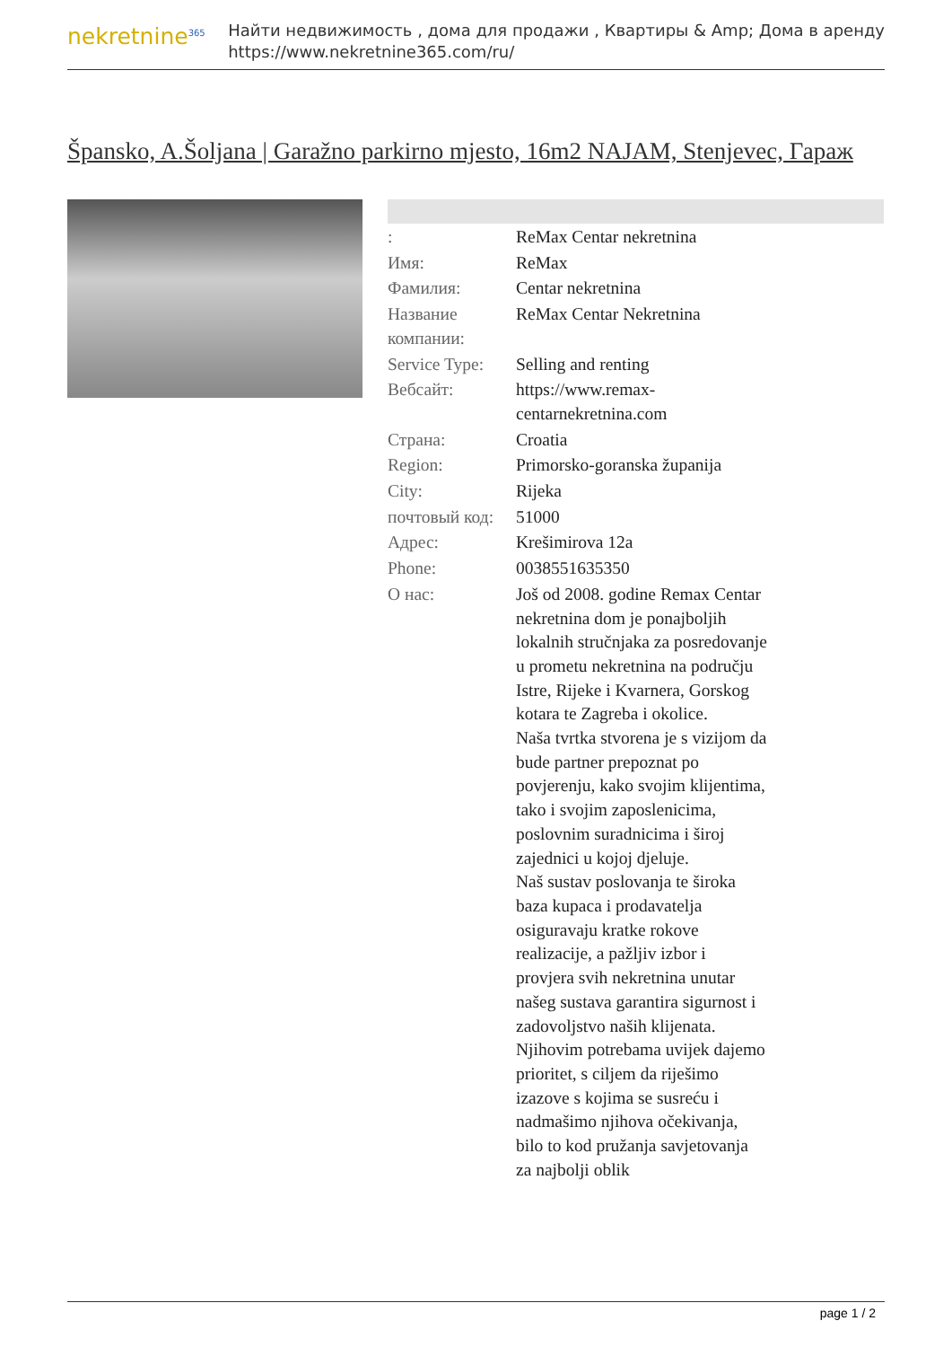nekretnine<sup>365</sup>
Найти недвижимость , дома для продажи , Квартиры & Amp; Дома в аренду
https://www.nekretnine365.com/ru/
Špansko, A.Šoljana | Garažno parkirno mjesto, 16m2 NAJAM, Stenjevec, Гараж
| : | ReMax Centar nekretnina |
| Имя: | ReMax |
| Фамилия: | Centar nekretnina |
| Название компании: | ReMax Centar Nekretnina |
| Service Type: | Selling and renting |
| Вебсайт: | https://www.remax-centarnekretnina.com |
| Страна: | Croatia |
| Region: | Primorsko-goranska županija |
| City: | Rijeka |
| почтовый код: | 51000 |
| Адрес: | Krešimirova 12a |
| Phone: | 0038551635350 |
| О нас: | Još od 2008. godine Remax Centar nekretnina dom je ponajboljih lokalnih stručnjaka za posredovanje u prometu nekretnina na području Istre, Rijeke i Kvarnera, Gorskog kotara te Zagreba i okolice. Naša tvrtka stvorena je s vizijom da bude partner prepoznat po povjerenju, kako svojim klijentima, tako i svojim zaposlenicima, poslovnim suradnicima i široj zajednici u kojoj djeluje. Naš sustav poslovanja te široka baza kupaca i prodavatelja osiguravaju kratke rokove realizacije, a pažljiv izbor i provjera svih nekretnina unutar našeg sustava garantira sigurnost i zadovoljstvo naših klijenata. Njihovim potrebama uvijek dajemo prioritet, s ciljem da riješimo izazove s kojima se susreću i nadmašimo njihova očekivanja, bilo to kod pružanja savjetovanja za najbolji oblik |
page 1 / 2